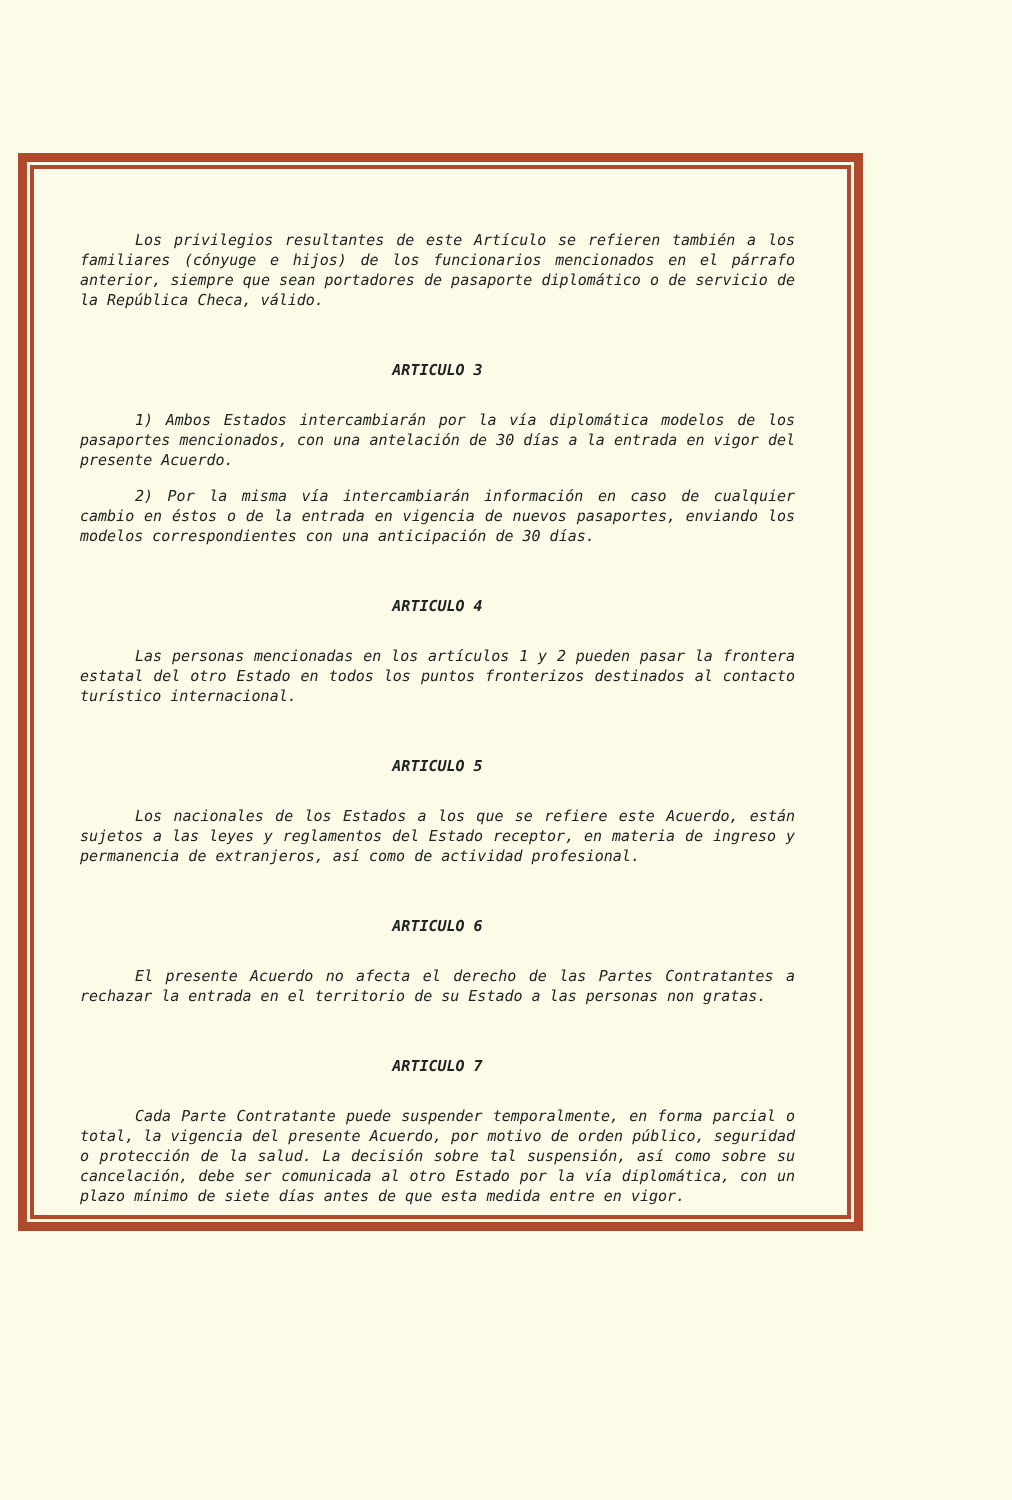Los privilegios resultantes de este Artículo se refieren también a los familiares (cónyuge e hijos) de los funcionarios mencionados en el párrafo anterior, siempre que sean portadores de pasaporte diplomático o de servicio de la República Checa, válido.
ARTICULO 3
1) Ambos Estados intercambiarán por la vía diplomática modelos de los pasaportes mencionados, con una antelación de 30 días a la entrada en vigor del presente Acuerdo.
2) Por la misma vía intercambiarán información en caso de cualquier cambio en éstos o de la entrada en vigencia de nuevos pasaportes, enviando los modelos correspondientes con una anticipación de 30 días.
ARTICULO 4
Las personas mencionadas en los artículos 1 y 2 pueden pasar la frontera estatal del otro Estado en todos los puntos fronterizos destinados al contacto turístico internacional.
ARTICULO 5
Los nacionales de los Estados a los que se refiere este Acuerdo, están sujetos a las leyes y reglamentos del Estado receptor, en materia de ingreso y permanencia de extranjeros, así como de actividad profesional.
ARTICULO 6
El presente Acuerdo no afecta el derecho de las Partes Contratantes a rechazar la entrada en el territorio de su Estado a las personas non gratas.
ARTICULO 7
Cada Parte Contratante puede suspender temporalmente, en forma parcial o total, la vigencia del presente Acuerdo, por motivo de orden público, seguridad o protección de la salud. La decisión sobre tal suspensión, así como sobre su cancelación, debe ser comunicada al otro Estado por la vía diplomática, con un plazo mínimo de siete días antes de que esta medida entre en vigor.